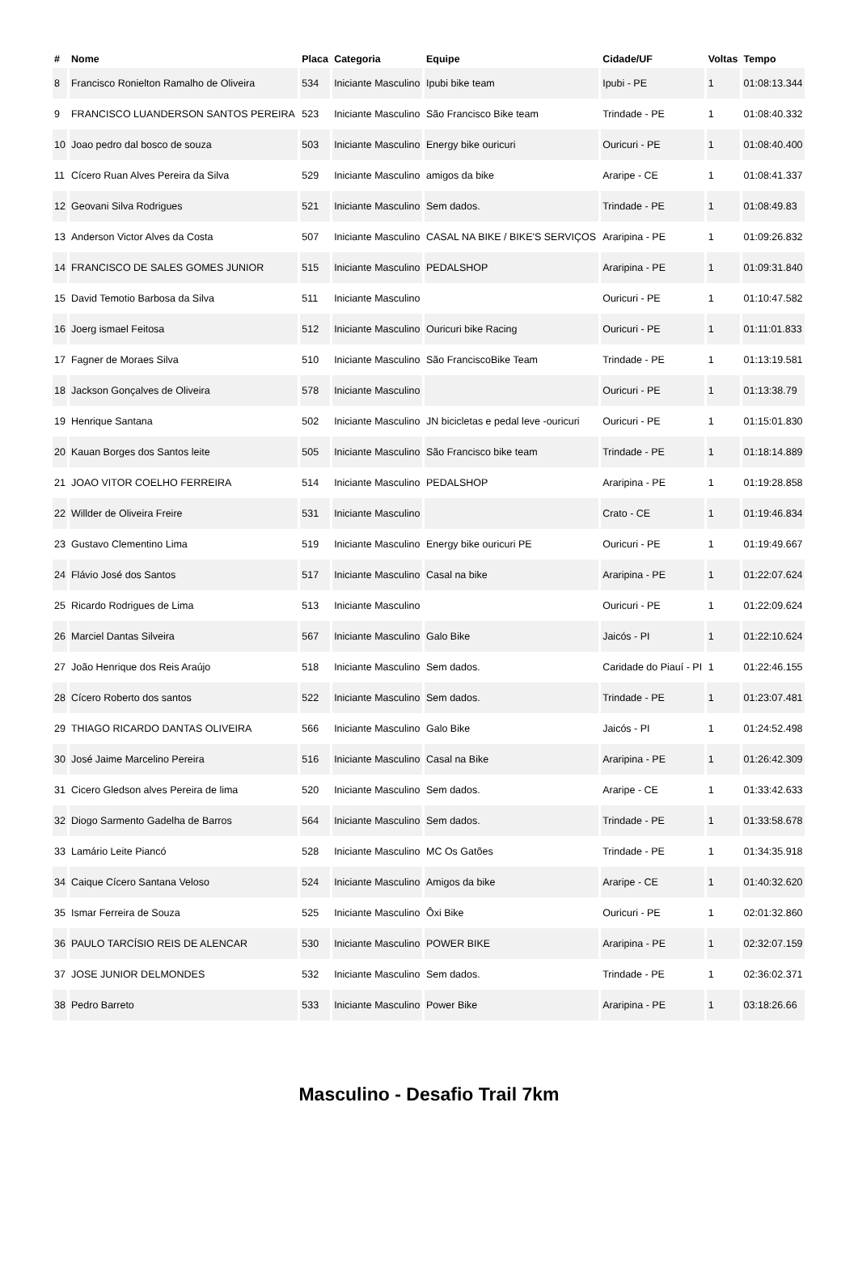| # | Nome | Placa | Categoria | Equipe | Cidade/UF | Voltas | Tempo |
| --- | --- | --- | --- | --- | --- | --- | --- |
| 8 | Francisco Ronielton Ramalho de Oliveira | 534 | Iniciante Masculino | Ipubi bike team | Ipubi - PE | 1 | 01:08:13.344 |
| 9 | FRANCISCO LUANDERSON SANTOS PEREIRA | 523 | Iniciante Masculino | São Francisco Bike team | Trindade - PE | 1 | 01:08:40.332 |
| 10 | Joao pedro dal bosco de souza | 503 | Iniciante Masculino | Energy bike ouricuri | Ouricuri - PE | 1 | 01:08:40.400 |
| 11 | Cícero Ruan Alves Pereira da Silva | 529 | Iniciante Masculino | amigos da bike | Araripe - CE | 1 | 01:08:41.337 |
| 12 | Geovani Silva Rodrigues | 521 | Iniciante Masculino | Sem dados. | Trindade - PE | 1 | 01:08:49.83 |
| 13 | Anderson Victor Alves da Costa | 507 | Iniciante Masculino | CASAL NA BIKE / BIKE'S SERVIÇOS | Araripina - PE | 1 | 01:09:26.832 |
| 14 | FRANCISCO DE SALES GOMES JUNIOR | 515 | Iniciante Masculino | PEDALSHOP | Araripina - PE | 1 | 01:09:31.840 |
| 15 | David Temotio Barbosa da Silva | 511 | Iniciante Masculino | | Ouricuri - PE | 1 | 01:10:47.582 |
| 16 | Joerg ismael Feitosa | 512 | Iniciante Masculino | Ouricuri bike Racing | Ouricuri - PE | 1 | 01:11:01.833 |
| 17 | Fagner de Moraes Silva | 510 | Iniciante Masculino | São FranciscoBike Team | Trindade - PE | 1 | 01:13:19.581 |
| 18 | Jackson Gonçalves de Oliveira | 578 | Iniciante Masculino | | Ouricuri - PE | 1 | 01:13:38.79 |
| 19 | Henrique Santana | 502 | Iniciante Masculino | JN bicicletas e pedal leve -ouricuri | Ouricuri - PE | 1 | 01:15:01.830 |
| 20 | Kauan Borges dos Santos leite | 505 | Iniciante Masculino | São Francisco bike team | Trindade - PE | 1 | 01:18:14.889 |
| 21 | JOAO VITOR COELHO FERREIRA | 514 | Iniciante Masculino | PEDALSHOP | Araripina - PE | 1 | 01:19:28.858 |
| 22 | Willder de Oliveira Freire | 531 | Iniciante Masculino | | Crato - CE | 1 | 01:19:46.834 |
| 23 | Gustavo Clementino Lima | 519 | Iniciante Masculino | Energy bike ouricuri PE | Ouricuri - PE | 1 | 01:19:49.667 |
| 24 | Flávio José dos Santos | 517 | Iniciante Masculino | Casal na bike | Araripina - PE | 1 | 01:22:07.624 |
| 25 | Ricardo Rodrigues de Lima | 513 | Iniciante Masculino | | Ouricuri - PE | 1 | 01:22:09.624 |
| 26 | Marciel Dantas Silveira | 567 | Iniciante Masculino | Galo Bike | Jaicós - PI | 1 | 01:22:10.624 |
| 27 | João Henrique dos Reis Araújo | 518 | Iniciante Masculino | Sem dados. | Caridade do Piauí - PI | 1 | 01:22:46.155 |
| 28 | Cícero Roberto dos santos | 522 | Iniciante Masculino | Sem dados. | Trindade - PE | 1 | 01:23:07.481 |
| 29 | THIAGO RICARDO DANTAS OLIVEIRA | 566 | Iniciante Masculino | Galo Bike | Jaicós - PI | 1 | 01:24:52.498 |
| 30 | José Jaime Marcelino Pereira | 516 | Iniciante Masculino | Casal na Bike | Araripina - PE | 1 | 01:26:42.309 |
| 31 | Cicero Gledson alves Pereira de lima | 520 | Iniciante Masculino | Sem dados. | Araripe - CE | 1 | 01:33:42.633 |
| 32 | Diogo Sarmento Gadelha de Barros | 564 | Iniciante Masculino | Sem dados. | Trindade - PE | 1 | 01:33:58.678 |
| 33 | Lamário Leite Piancó | 528 | Iniciante Masculino | MC Os Gatões | Trindade - PE | 1 | 01:34:35.918 |
| 34 | Caique Cícero Santana Veloso | 524 | Iniciante Masculino | Amigos da bike | Araripe - CE | 1 | 01:40:32.620 |
| 35 | Ismar Ferreira de Souza | 525 | Iniciante Masculino | Ôxi Bike | Ouricuri - PE | 1 | 02:01:32.860 |
| 36 | PAULO TARCÍSIO REIS DE ALENCAR | 530 | Iniciante Masculino | POWER BIKE | Araripina - PE | 1 | 02:32:07.159 |
| 37 | JOSE JUNIOR DELMONDES | 532 | Iniciante Masculino | Sem dados. | Trindade - PE | 1 | 02:36:02.371 |
| 38 | Pedro Barreto | 533 | Iniciante Masculino | Power Bike | Araripina - PE | 1 | 03:18:26.66 |
Masculino - Desafio Trail 7km